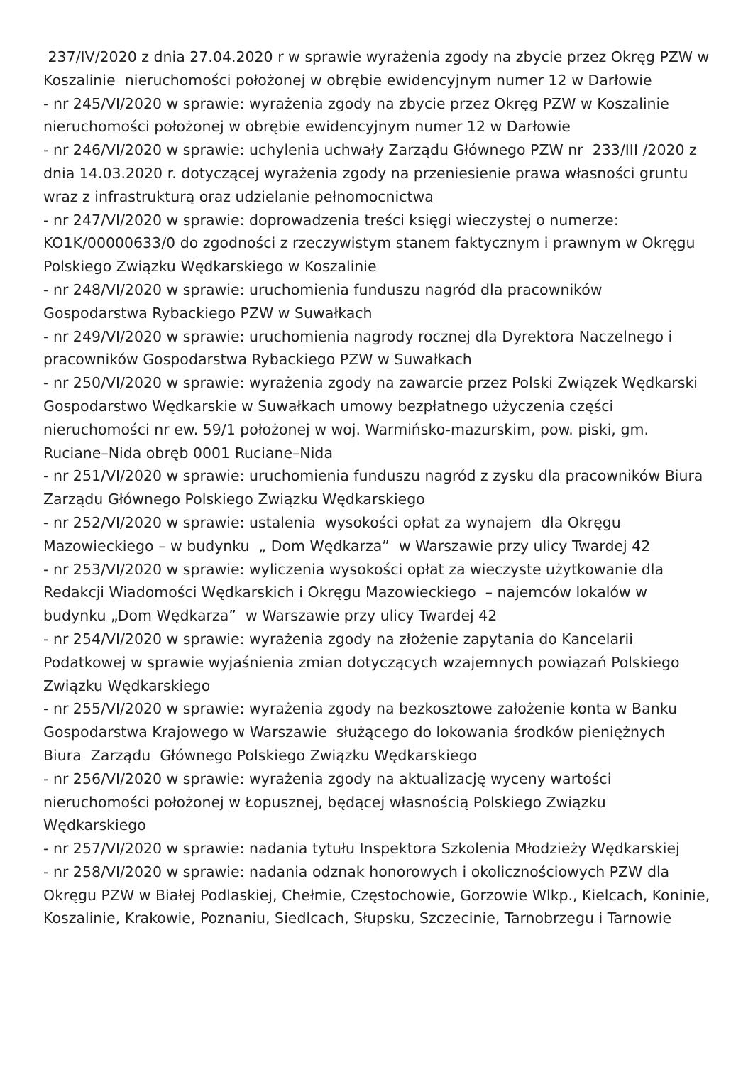237/IV/2020 z dnia 27.04.2020 r w sprawie wyrażenia zgody na zbycie przez Okręg PZW w Koszalinie nieruchomości położonej w obrębie ewidencyjnym numer 12 w Darłowie
- nr 245/VI/2020 w sprawie: wyrażenia zgody na zbycie przez Okręg PZW w Koszalinie nieruchomości położonej w obrębie ewidencyjnym numer 12 w Darłowie
- nr 246/VI/2020 w sprawie: uchylenia uchwały Zarządu Głównego PZW nr 233/III /2020 z dnia 14.03.2020 r. dotyczącej wyrażenia zgody na przeniesienie prawa własności gruntu wraz z infrastrukturą oraz udzielanie pełnomocnictwa
- nr 247/VI/2020 w sprawie: doprowadzenia treści księgi wieczystej o numerze: KO1K/00000633/0 do zgodności z rzeczywistym stanem faktycznym i prawnym w Okręgu Polskiego Związku Wędkarskiego w Koszalinie
- nr 248/VI/2020 w sprawie: uruchomienia funduszu nagród dla pracowników Gospodarstwa Rybackiego PZW w Suwałkach
- nr 249/VI/2020 w sprawie: uruchomienia nagrody rocznej dla Dyrektora Naczelnego i pracowników Gospodarstwa Rybackiego PZW w Suwałkach
- nr 250/VI/2020 w sprawie: wyrażenia zgody na zawarcie przez Polski Związek Wędkarski Gospodarstwo Wędkarskie w Suwałkach umowy bezpłatnego użyczenia części nieruchomości nr ew. 59/1 położonej w woj. Warmińsko-mazurskim, pow. piski, gm. Ruciane–Nida obręb 0001 Ruciane–Nida
- nr 251/VI/2020 w sprawie: uruchomienia funduszu nagród z zysku dla pracowników Biura Zarządu Głównego Polskiego Związku Wędkarskiego
- nr 252/VI/2020 w sprawie: ustalenia wysokości opłat za wynajem dla Okręgu Mazowieckiego – w budynku „ Dom Wędkarza” w Warszawie przy ulicy Twardej 42
- nr 253/VI/2020 w sprawie: wyliczenia wysokości opłat za wieczyste użytkowanie dla Redakcji Wiadomości Wędkarskich i Okręgu Mazowieckiego – najemców lokalów w budynku „Dom Wędkarza” w Warszawie przy ulicy Twardej 42
- nr 254/VI/2020 w sprawie: wyrażenia zgody na złożenie zapytania do Kancelarii Podatkowej w sprawie wyjaśnienia zmian dotyczących wzajemnych powiązań Polskiego Związku Wędkarskiego
- nr 255/VI/2020 w sprawie: wyrażenia zgody na bezkosztowe założenie konta w Banku Gospodarstwa Krajowego w Warszawie służącego do lokowania środków pieniężnych Biura Zarządu Głównego Polskiego Związku Wędkarskiego
- nr 256/VI/2020 w sprawie: wyrażenia zgody na aktualizację wyceny wartości nieruchomości położonej w Łopusznej, będącej własnością Polskiego Związku Wędkarskiego
- nr 257/VI/2020 w sprawie: nadania tytułu Inspektora Szkolenia Młodzieży Wędkarskiej
- nr 258/VI/2020 w sprawie: nadania odznak honorowych i okolicznościowych PZW dla Okręgu PZW w Białej Podlaskiej, Chełmie, Częstochowie, Gorzowie Wlkp., Kielcach, Koninie, Koszalinie, Krakowie, Poznaniu, Siedlcach, Słupsku, Szczecinie, Tarnobrzegu i Tarnowie